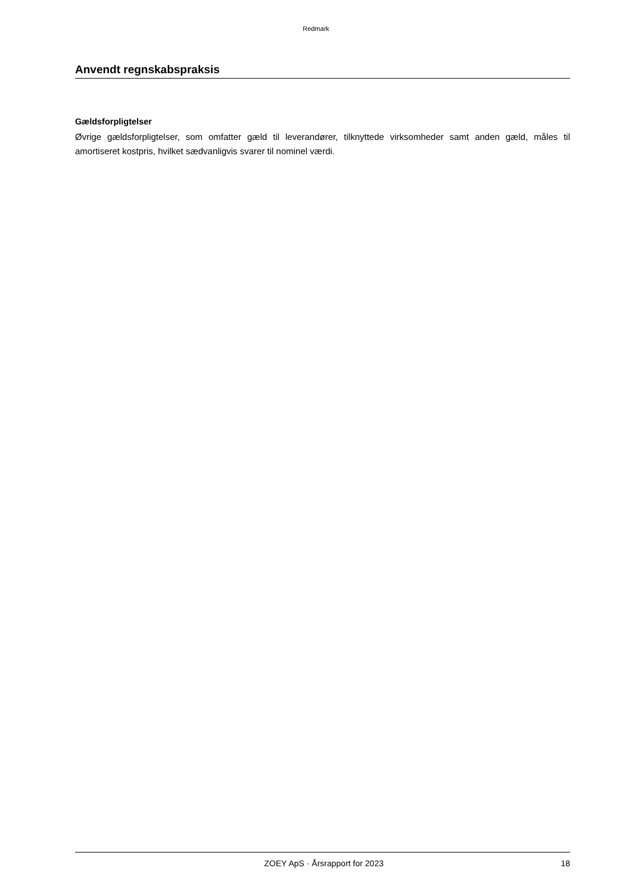Redmark
Anvendt regnskabspraksis
Gældsforpligtelser
Øvrige gældsforpligtelser, som omfatter gæld til leverandører, tilknyttede virksomheder samt anden gæld, måles til amortiseret kostpris, hvilket sædvanligvis svarer til nominel værdi.
ZOEY ApS · Årsrapport for 2023 18